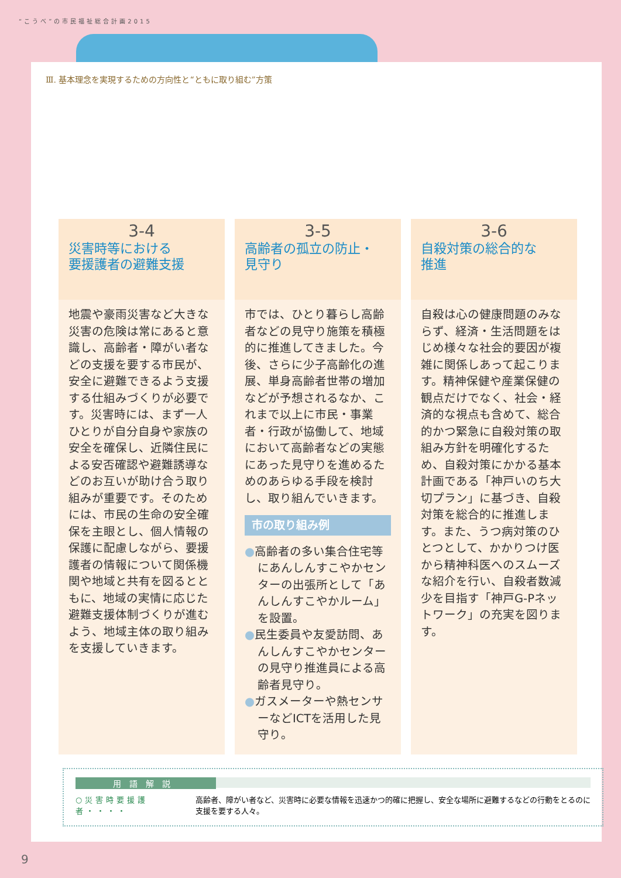“こうべ”の市民福祉総合計画2015
Ⅲ. 基本理念を実現するための方向性と“ともに取り組む”方策
3-4
災害時等における
要援護者の避難支援
地震や豪雨災害など大きな災害の危険は常にあると意識し、高齢者・障がい者などの支援を要する市民が、安全に避難できるよう支援する仕組みづくりが必要です。災害時には、まず一人ひとりが自分自身や家族の安全を確保し、近隣住民による安否確認や避難誘導などのお互いが助け合う取り組みが重要です。そのためには、市民の生命の安全確保を主眼とし、個人情報の保護に配慮しながら、要援護者の情報について関係機関や地域と共有を図るとともに、地域の実情に応じた避難支援体制づくりが進むよう、地域主体の取り組みを支援していきます。
3-5
高齢者の孤立の防止・
見守り
市では、ひとり暮らし高齢者などの見守り施策を積極的に推進してきました。今後、さらに少子高齢化の進展、単身高齢者世帯の増加などが予想されるなか、これまで以上に市民・事業者・行政が協働して、地域において高齢者などの実態にあった見守りを進めるためのあらゆる手段を検討し、取り組んでいきます。
市の取り組み例
●高齢者の多い集合住宅等にあんしんすこやかセンターの出張所として「あんしんすこやかルーム」を設置。
●民生委員や友愛訪問、あんしんすこやかセンターの見守り推進員による高齢者見守り。
●ガスメーターや熱センサーなどICTを活用した見守り。
3-6
自殺対策の総合的な
推進
自殺は心の健康問題のみならず、経済・生活問題をはじめ様々な社会的要因が複雑に関係しあって起こります。精神保健や産業保健の観点だけでなく、社会・経済的な視点も含めて、総合的かつ緊急に自殺対策の取組み方針を明確化するため、自殺対策にかかる基本計画である「神戸いのち大切プラン」に基づき、自殺対策を総合的に推進します。また、うつ病対策のひとつとして、かかりつけ医から精神科医へのスムーズな紹介を行い、自殺者数減少を目指す「神戸G-Pネットワーク」の充実を図ります。
用語解説
○災害時要援護者・・・・ 高齢者、障がい者など、災害時に必要な情報を迅速かつ的確に把握し、安全な場所に避難するなどの行動をとるのに支援を要する人々。
9